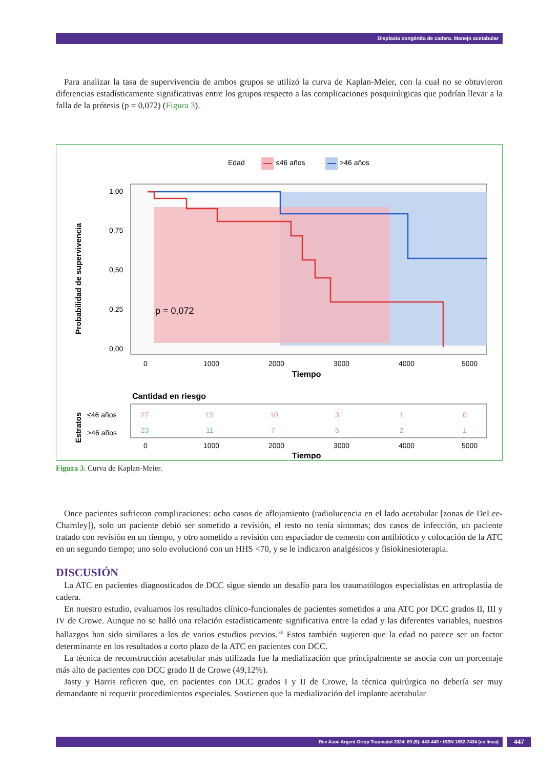Displasia congénita de cadera. Manejo acetabular
Para analizar la tasa de supervivencia de ambos grupos se utilizó la curva de Kaplan-Meier, con la cual no se obtuvieron diferencias estadísticamente significativas entre los grupos respecto a las complicaciones posquirúrgicas que podrían llevar a la falla de la prótesis (p = 0,072) (Figura 3).
Edad
≤46 años
>46 años
p = 0,072
1,00
0,75
0,50
0,25
0,00
0
1000
2000
3000
4000
5000
Tiempo
Probabilidad de supervivencia
Cantidad en riesgo
≤46 años
>46 años
Estratos
27
13
10
3
1
0
23
11
7
5
2
1
0
1000
2000
3000
4000
5000
Tiempo
Figura 3. Curva de Kaplan-Meier.
Once pacientes sufrieron complicaciones: ocho casos de aflojamiento (radiolucencia en el lado acetabular [zonas de DeLee-Charnley]), solo un paciente debió ser sometido a revisión, el resto no tenía síntomas; dos casos de infección, un paciente tratado con revisión en un tiempo, y otro sometido a revisión con espaciador de cemento con antibiótico y colocación de la ATC en un segundo tiempo; uno solo evolucionó con un HHS <70, y se le indicaron analgésicos y fisiokinesioterapia.
DISCUSIÓN
La ATC en pacientes diagnosticados de DCC sigue siendo un desafío para los traumatólogos especialistas en artroplastia de cadera.
En nuestro estudio, evaluamos los resultados clínico-funcionales de pacientes sometidos a una ATC por DCC grados II, III y IV de Crowe. Aunque no se halló una relación estadísticamente significativa entre la edad y las diferentes variables, nuestros hallazgos han sido similares a los de varios estudios previos.<sup>5,6</sup> Estos también sugieren que la edad no parece ser un factor determinante en los resultados a corto plazo de la ATC en pacientes con DCC.
La técnica de reconstrucción acetabular más utilizada fue la medialización que principalmente se asocia con un porcentaje más alto de pacientes con DCC grado II de Crowe (49,12%).
Jasty y Harris refieren que, en pacientes con DCC grados I y II de Crowe, la técnica quirúrgica no debería ser muy demandante ni requerir procedimientos especiales. Sostienen que la medialización del implante acetabular
Rev Asoc Argent Ortop Traumatol 2024; 89 (5): 443-449 • ISSN 1852-7434 (en línea) 447